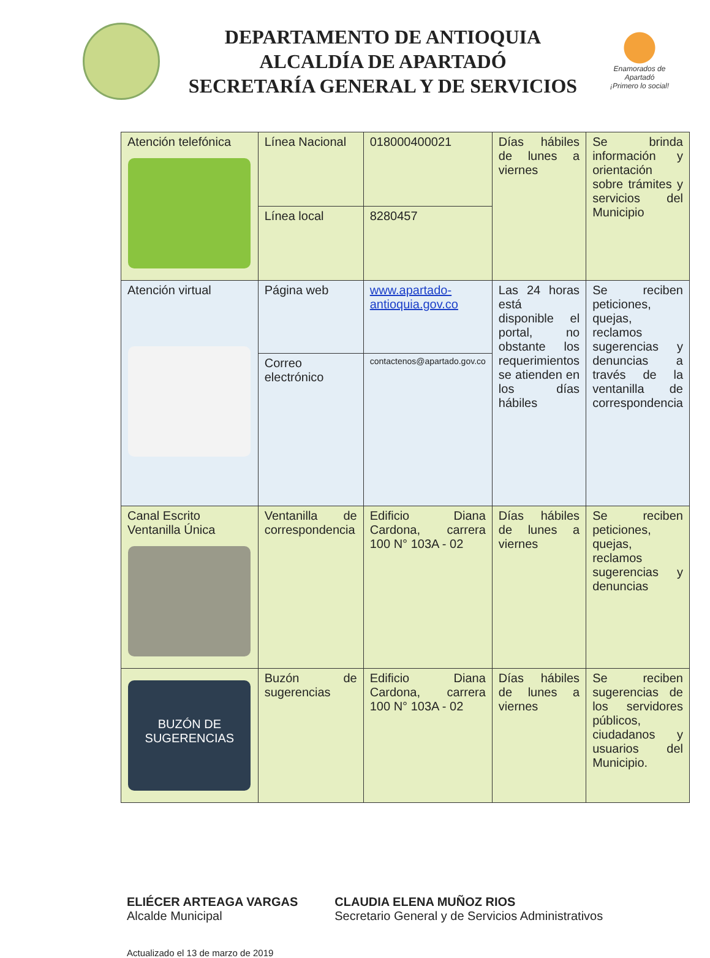DEPARTAMENTO DE ANTIOQUIA
ALCALDÍA DE APARTADÓ
SECRETARÍA GENERAL Y DE SERVICIOS
Enamorados de Apartadó
¡Primero lo social!
| Atención telefónica | Línea Nacional | 018000400021 | Días hábiles de lunes a viernes | Se brinda información y orientación sobre trámites y servicios del Municipio |
| | Línea local | 8280457 | | |
| Atención virtual | Página web | www.apartado-antioquia.gov.co | Las 24 horas está disponible el portal, no obstante los requerimientos se atienden en los días hábiles | Se reciben peticiones, quejas, reclamos sugerencias y denuncias a través de la ventanilla de correspondencia |
| | Correo electrónico | contactenos@apartado.gov.co | | |
| Canal Escrito Ventanilla Única | Ventanilla de correspondencia | Edificio Diana Cardona, carrera 100 N° 103A - 02 | Días hábiles de lunes a viernes | Se reciben peticiones, quejas, reclamos sugerencias y denuncias |
| BUZÓN DE SUGERENCIAS | Buzón de sugerencias | Edificio Diana Cardona, carrera 100 N° 103A - 02 | Días hábiles de lunes a viernes | Se reciben sugerencias de los servidores públicos, ciudadanos y usuarios del Municipio. |
ELIÉCER ARTEAGA VARGAS
Alcalde Municipal
CLAUDIA ELENA MUÑOZ RIOS
Secretario General y de Servicios Administrativos
Actualizado el 13 de marzo de 2019